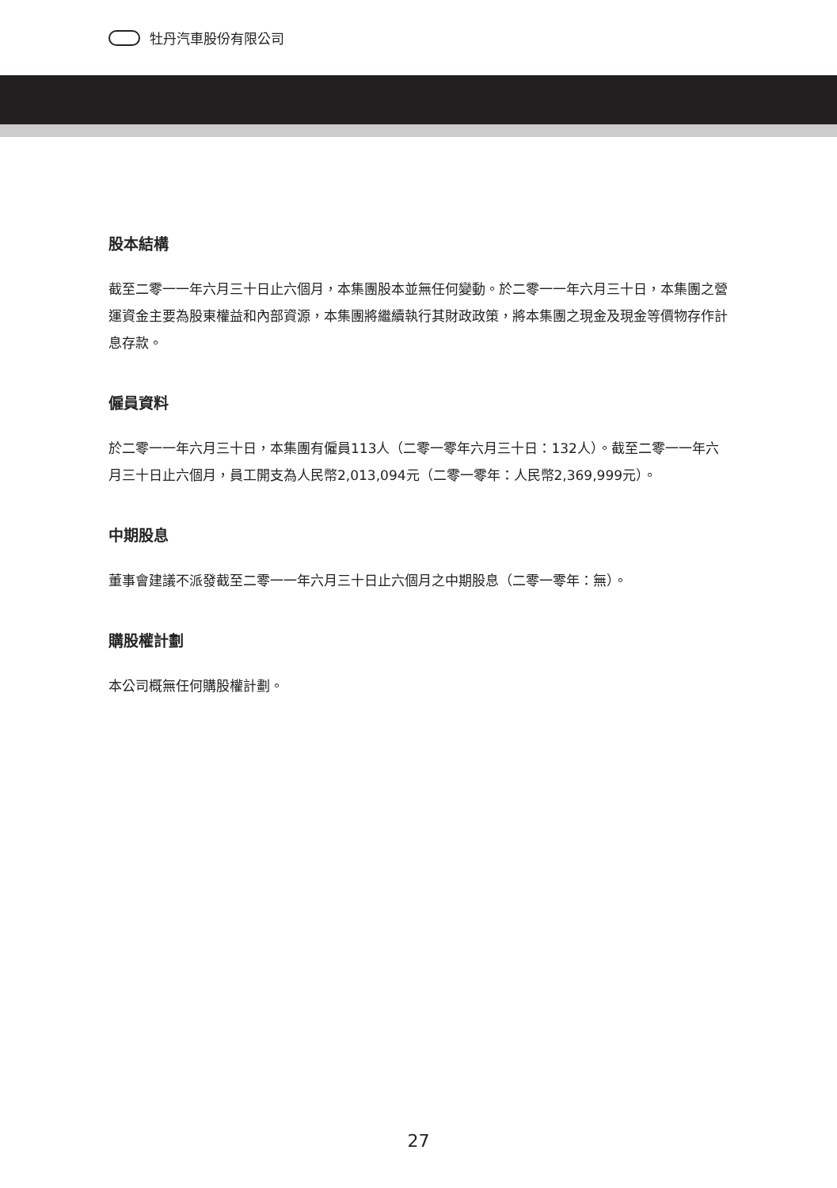牡丹汽車股份有限公司
股本結構
截至二零一一年六月三十日止六個月，本集團股本並無任何變動。於二零一一年六月三十日，本集團之營運資金主要為股東權益和內部資源，本集團將繼續執行其財政政策，將本集團之現金及現金等價物存作計息存款。
僱員資料
於二零一一年六月三十日，本集團有僱員113人（二零一零年六月三十日：132人）。截至二零一一年六月三十日止六個月，員工開支為人民幣2,013,094元（二零一零年：人民幣2,369,999元）。
中期股息
董事會建議不派發截至二零一一年六月三十日止六個月之中期股息（二零一零年：無）。
購股權計劃
本公司概無任何購股權計劃。
27